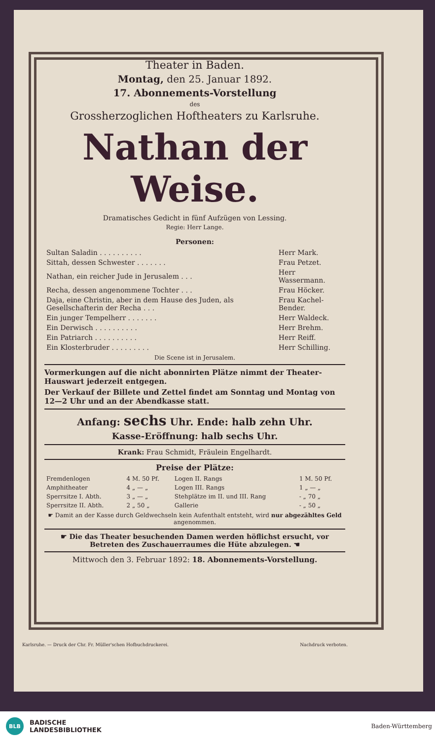Theater in Baden.
Montag, den 25. Januar 1892.
17. Abonnements-Vorstellung
des
Grossherzoglichen Hoftheaters zu Karlsruhe.
Nathan der Weise.
Dramatisches Gedicht in fünf Aufzügen von Lessing.
Regie: Herr Lange.
Personen:
| Sultan Saladin . . . . . . . . . . | Herr Mark. |
| Sittah, dessen Schwester . . . . . . . | Frau Petzet. |
| Nathan, ein reicher Jude in Jerusalem . . . | Herr Wassermann. |
| Recha, dessen angenommene Tochter . . . | Frau Höcker. |
| Daja, eine Christin, aber in dem Hause des Juden, als Gesellschafterin der Recha . . . | Frau Kachel-Bender. |
| Ein junger Tempelherr . . . . . . . | Herr Waldeck. |
| Ein Derwisch . . . . . . . . . . | Herr Brehm. |
| Ein Patriarch . . . . . . . . . . | Herr Reiff. |
| Ein Klosterbruder . . . . . . . . . | Herr Schilling. |
Die Scene ist in Jerusalem.
Vormerkungen auf die nicht abonnirten Plätze nimmt der Theater-Hauswart jederzeit entgegen.
Der Verkauf der Billete und Zettel findet am Sonntag und Montag von 12—2 Uhr und an der Abendkasse statt.
Anfang: sechs Uhr. Ende: halb zehn Uhr.
Kasse-Eröffnung: halb sechs Uhr.
Krank: Frau Schmidt, Fräulein Engelhardt.
Preise der Plätze:
| Fremdenlogen | 4 M. 50 Pf. | Logen II. Rangs | 1 M. 50 Pf. |
| Amphitheater | 4 „ — „ | Logen III. Rangs | 1 „ — „ |
| Sperrsitze I. Abth. | 3 „ — „ | Stehplätze im II. und III. Rang | - „ 70 „ |
| Sperrsitze II. Abth. | 2 „ 50 „ | Gallerie | - „ 50 „ |
☛ Damit an der Kasse durch Geldwechseln kein Aufenthalt entsteht, wird nur abgezähltes Geld angenommen.
☛ Die das Theater besuchenden Damen werden höflichst ersucht, vor Betreten des Zuschauerraumes die Hüte abzulegen. ☚
Mittwoch den 3. Februar 1892: 18. Abonnements-Vorstellung.
Karlsruhe. — Druck der Chr. Fr. Müller'schen Hofbuchdruckerei. Nachdruck verboten.
BLB
BADISCHE
LANDESBIBLIOTHEK
Baden-Württemberg